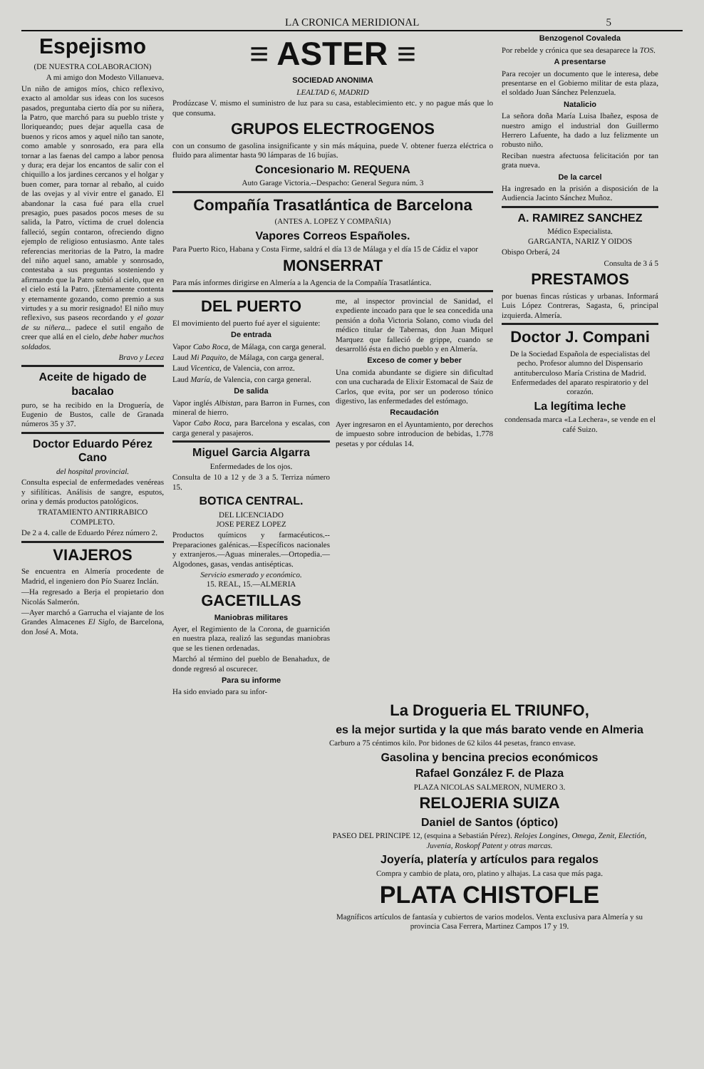LA CRONICA MERIDIONAL 5
Espejismo
(DE NUESTRA COLABORACION)
A mi amigo don Modesto Villanueva.
Un niño de amigos míos, chico reflexivo, exacto al amoldar sus ideas con los sucesos pasados, preguntaba cierto día por su niñera, la Patro, que marchó para su pueblo triste y lloriqueando; pues dejar aquella casa de buenos y ricos amos y aquel niño tan sanote, como amable y sonrosado, era para ella tornar a las faenas del campo a labor penosa y dura; era dejar los encantos de salir con el chiquillo a los jardines cercanos y el holgar y buen comer, para tornar al rebaño, al cuido de las ovejas y al vivir entre el ganado. El abandonar la casa fué para ella cruel presagio, pues pasados pocos meses de su salida, la Patro, víctima de cruel dolencia falleció, según contaron, ofreciendo digno ejemplo de religioso entusiasmo. Ante tales referencias meritorias de la Patro, la madre del niño aquel sano, amable y sonrosado, contestaba a sus preguntas sosteniendo y afirmando que la Patro subió al cielo, que en el cielo está la Patro. ¡Eternamente contenta y eternamente gozando, como premio a sus virtudes y a su morir resignado! El niño muy reflexivo, sus paseos recordando y el gozar de su niñera... padece el sutil engaño de creer que allá en el cielo, debe haber muchos soldados.
Bravo y Lecea
Aceite de higado de bacalao
puro, se ha recibido en la Droguería, de Eugenio de Bustos, calle de Granada números 35 y 37.
Doctor Eduardo Pérez Cano
del hospital provincial.
Consulta especial de enfermedades venéreas y sifilíticas. Análisis de sangre, esputos, orina y demás productos patológicos.
TRATAMIENTO ANTIRRABICO COMPLETO.
De 2 a 4. calle de Eduardo Pérez número 2.
VIAJEROS
Se encuentra en Almería procedente de Madrid, el ingeniero don Pío Suarez Inclán.
—Ha regresado a Berja el propietario don Nicolás Salmerón.
—Ayer marchó a Garrucha el viajante de los Grandes Almacenes El Siglo, de Barcelona, don José A. Mota.
≡ ASTER ≡
SOCIEDAD ANONIMA
LEALTAD 6, MADRID
Prodúzcase V. mismo el suministro de luz para su casa, establecimiento etc. y no pague más que lo que consuma.
GRUPOS ELECTROGENOS
con un consumo de gasolina insignificante y sin más máquina, puede V. obtener fuerza eléctrica o fluido para alimentar hasta 90 lámparas de 16 bujías.
Concesionario M. REQUENA
Auto Garage Victoria.--Despacho: General Segura núm. 3
Compañía Trasatlántica de Barcelona
(ANTES A. LOPEZ Y COMPAÑIA)
Vapores Correos Españoles.
Para Puerto Rico, Habana y Costa Firme, saldrá el día 13 de Málaga y el día 15 de Cádiz el vapor
MONSERRAT
Para más informes dirigirse en Almería a la Agencia de la Compañía Trasatlántica.
DEL PUERTO
El movimiento del puerto fué ayer el siguiente:
De entrada
Vapor Cabo Roca, de Málaga, con carga general.
Laud Mi Paquito, de Málaga, con carga general.
Laud Vicentica, de Valencia, con arroz.
Laud María, de Valencia, con carga general.
De salida
Vapor inglés Albistan, para Barron in Furnes, con mineral de hierro.
Vapor Cabo Roca, para Barcelona y escalas, con carga general y pasajeros.
Miguel Garcia Algarra
Enfermedades de los ojos.
Consulta de 10 a 12 y de 3 a 5. Terriza número 15.
BOTICA CENTRAL.
DEL LICENCIADO
JOSE PEREZ LOPEZ
Productos químicos y farmacéuticos.--Preparaciones galénicas.—Específicos nacionales y extranjeros.—Aguas minerales.—Ortopedia.—Algodones, gasas, vendas antisépticas.
Servicio esmerado y económico.
15. REAL, 15.—ALMERIA
GACETILLAS
Maniobras militares
Ayer, el Regimiento de la Corona, de guarnición en nuestra plaza, realizó las segundas maniobras que se les tienen ordenadas.
Marchó al término del pueblo de Benahadux, de donde regresó al oscurecer.
Para su informe
Ha sido enviado para su infor-
me, al inspector provincial de Sanidad, el expediente incoado para que le sea concedida una pensión a doña Victoria Solano, como viuda del médico titular de Tabernas, don Juan Miquel Marquez que falleció de grippe, cuando se desarrolló ésta en dicho pueblo y en Almería.
Exceso de comer y beber
Una comida abundante se digiere sin dificultad con una cucharada de Elixir Estomacal de Saiz de Carlos, que evita, por ser un poderoso tónico digestivo, las enfermedades del estómago.
Recaudación
Ayer ingresaron en el Ayuntamiento, por derechos de impuesto sobre introducion de bebidas, 1.778 pesetas y por cédulas 14.
Benzogenol Covaleda
Por rebelde y crónica que sea desaparece la TOS.
A presentarse
Para recojer un documento que le interesa, debe presentarse en el Gobierno militar de esta plaza, el soldado Juan Sánchez Pelenzuela.
Natalicio
La señora doña María Luisa Ibañez, esposa de nuestro amigo el industrial don Guillermo Herrero Lafuente, ha dado a luz felizmente un robusto niño.
Reciban nuestra afectuosa felicitación por tan grata nueva.
De la carcel
Ha ingresado en la prisión a disposición de la Audiencia Jacinto Sánchez Muñoz.
A. RAMIREZ SANCHEZ
Médico Especialista.
GARGANTA, NARIZ Y OIDOS
Obispo Orberá, 24
Consulta de 3 á 5
PRESTAMOS
por buenas fincas rústicas y urbanas. Informará Luis López Contreras, Sagasta, 6, principal izquierda. Almería.
Doctor J. Compani
De la Sociedad Española de especialistas del pecho. Profesor alumno del Dispensario antituberculoso María Cristina de Madrid. Enfermedades del aparato respiratorio y del corazón.
La legítima leche
condensada marca «La Lechera», se vende en el café Suizo.
La Drogueria EL TRIUNFO,
es la mejor surtida y la que más barato vende en Almeria
Carburo a 75 céntimos kilo. Por bidones de 62 kilos 44 pesetas, franco envase.
Gasolina y bencina precios económicos
Rafael González F. de Plaza
PLAZA NICOLAS SALMERON, NUMERO 3.
RELOJERIA SUIZA
Daniel de Santos (óptico)
PASEO DEL PRINCIPE 12, (esquina a Sebastián Pérez). Relojes Longines, Omega, Zenit, Electión, Juvenia, Roskopf Patent y otras marcas.
Joyería, platería y artículos para regalos
Compra y cambio de plata, oro, platino y alhajas. La casa que más paga.
PLATA CHISTOFLE
Magníficos artículos de fantasía y cubiertos de varios modelos. Venta exclusiva para Almería y su provincia Casa Ferrera, Martinez Campos 17 y 19.